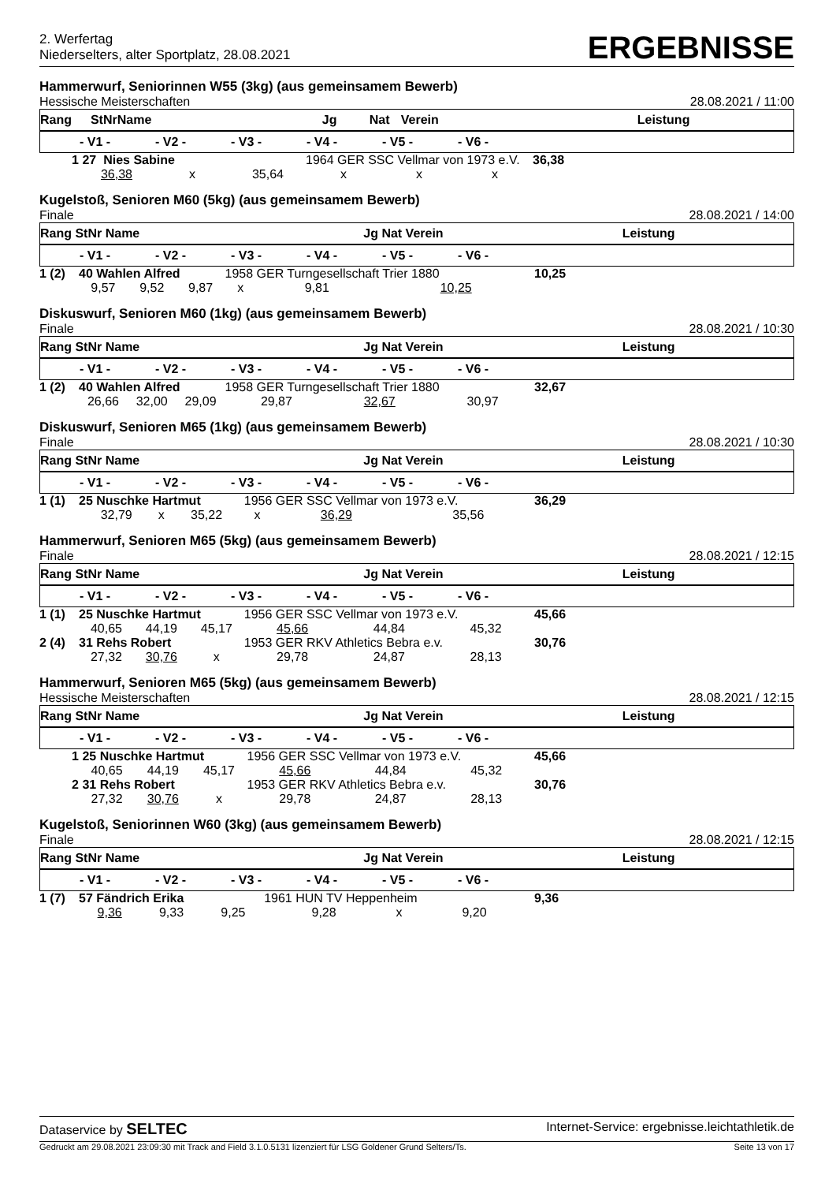2. Werfertag
Niederselters, alter Sportplatz, 28.08.2021
ERGEBNISSE
Hammerwurf, Seniorinnen W55 (3kg) (aus gemeinsamem Bewerb)
Hessische Meisterschaften 28.08.2021 / 11:00
| Rang | StNr | Name | Jg | Nat | Verein | Leistung | |
| --- | --- | --- | --- | --- | --- | --- | --- |
| | - V1 - | - V2 - | - V3 - | - V4 - | - V5 - | - V6 - | |
| --- | --- | --- | --- | --- | --- | --- | --- |
| 1 | 27 Nies Sabine | | | 1964 GER SSC Vellmar von 1973 e.V. | | | 36,38 |
| | 36,38 | x | 35,64 | x | x | x | |
Kugelstoß, Senioren M60 (5kg) (aus gemeinsamem Bewerb)
Finale 28.08.2021 / 14:00
| Rang StNr Name | Jg Nat Verein | Leistung |
| --- | --- | --- |
| | - V1 - | - V2 - | - V3 - | - V4 - | - V5 - | - V6 - | |
| --- | --- | --- | --- | --- | --- | --- | --- |
| 1 (2) | 40 Wahlen Alfred | | | 1958 GER Turngesellschaft Trier 1880 | | | 10,25 |
| | 9,57 | 9,52 | 9,87 | x | 9,81 | 10,25 | |
Diskuswurf, Senioren M60 (1kg) (aus gemeinsamem Bewerb)
Finale 28.08.2021 / 10:30
| Rang StNr Name | Jg Nat Verein | Leistung |
| --- | --- | --- |
| | - V1 - | - V2 - | - V3 - | - V4 - | - V5 - | - V6 - | |
| --- | --- | --- | --- | --- | --- | --- | --- |
| 1 (2) | 40 Wahlen Alfred | | | 1958 GER Turngesellschaft Trier 1880 | | | 32,67 |
| | 26,66 | 32,00 | 29,09 | 29,87 | 32,67 | 30,97 | |
Diskuswurf, Senioren M65 (1kg) (aus gemeinsamem Bewerb)
Finale 28.08.2021 / 10:30
| Rang StNr Name | Jg Nat Verein | Leistung |
| --- | --- | --- |
| | - V1 - | - V2 - | - V3 - | - V4 - | - V5 - | - V6 - | |
| --- | --- | --- | --- | --- | --- | --- | --- |
| 1 (1) | 25 Nuschke Hartmut | | | 1956 GER SSC Vellmar von 1973 e.V. | | | 36,29 |
| | 32,79 | x | 35,22 | x | 36,29 | 35,56 | |
Hammerwurf, Senioren M65 (5kg) (aus gemeinsamem Bewerb)
Finale 28.08.2021 / 12:15
| Rang StNr Name | Jg Nat Verein | Leistung |
| --- | --- | --- |
| | - V1 - | - V2 - | - V3 - | - V4 - | - V5 - | - V6 - | |
| --- | --- | --- | --- | --- | --- | --- | --- |
| 1 (1) | 25 Nuschke Hartmut | | | 1956 GER SSC Vellmar von 1973 e.V. | | | 45,66 |
| | 40,65 | 44,19 | 45,17 | 45,66 | 44,84 | 45,32 | |
| 2 (4) | 31 Rehs Robert | | | 1953 GER RKV Athletics Bebra e.v. | | | 30,76 |
| | 27,32 | 30,76 | x | 29,78 | 24,87 | 28,13 | |
Hammerwurf, Senioren M65 (5kg) (aus gemeinsamem Bewerb)
Hessische Meisterschaften 28.08.2021 / 12:15
| Rang StNr Name | Jg Nat Verein | Leistung |
| --- | --- | --- |
| | - V1 - | - V2 - | - V3 - | - V4 - | - V5 - | - V6 - | |
| --- | --- | --- | --- | --- | --- | --- | --- |
| 1 | 25 Nuschke Hartmut | | | 1956 GER SSC Vellmar von 1973 e.V. | | | 45,66 |
| | 40,65 | 44,19 | 45,17 | 45,66 | 44,84 | 45,32 | |
| 2 | 31 Rehs Robert | | | 1953 GER RKV Athletics Bebra e.v. | | | 30,76 |
| | 27,32 | 30,76 | x | 29,78 | 24,87 | 28,13 | |
Kugelstoß, Seniorinnen W60 (3kg) (aus gemeinsamem Bewerb)
Finale 28.08.2021 / 12:15
| Rang StNr Name | Jg Nat Verein | Leistung |
| --- | --- | --- |
| | - V1 - | - V2 - | - V3 - | - V4 - | - V5 - | - V6 - | |
| --- | --- | --- | --- | --- | --- | --- | --- |
| 1 (7) | 57 Fändrich Erika | | | 1961 HUN TV Heppenheim | | | 9,36 |
| | 9,36 | 9,33 | 9,25 | 9,28 | x | 9,20 | |
Dataservice by SELTEC Internet-Service: ergebnisse.leichtathletik.de
Gedruckt am 29.08.2021 23:09:30 mit Track and Field 3.1.0.5131 lizenziert für LSG Goldener Grund Selters/Ts. Seite 13 von 17